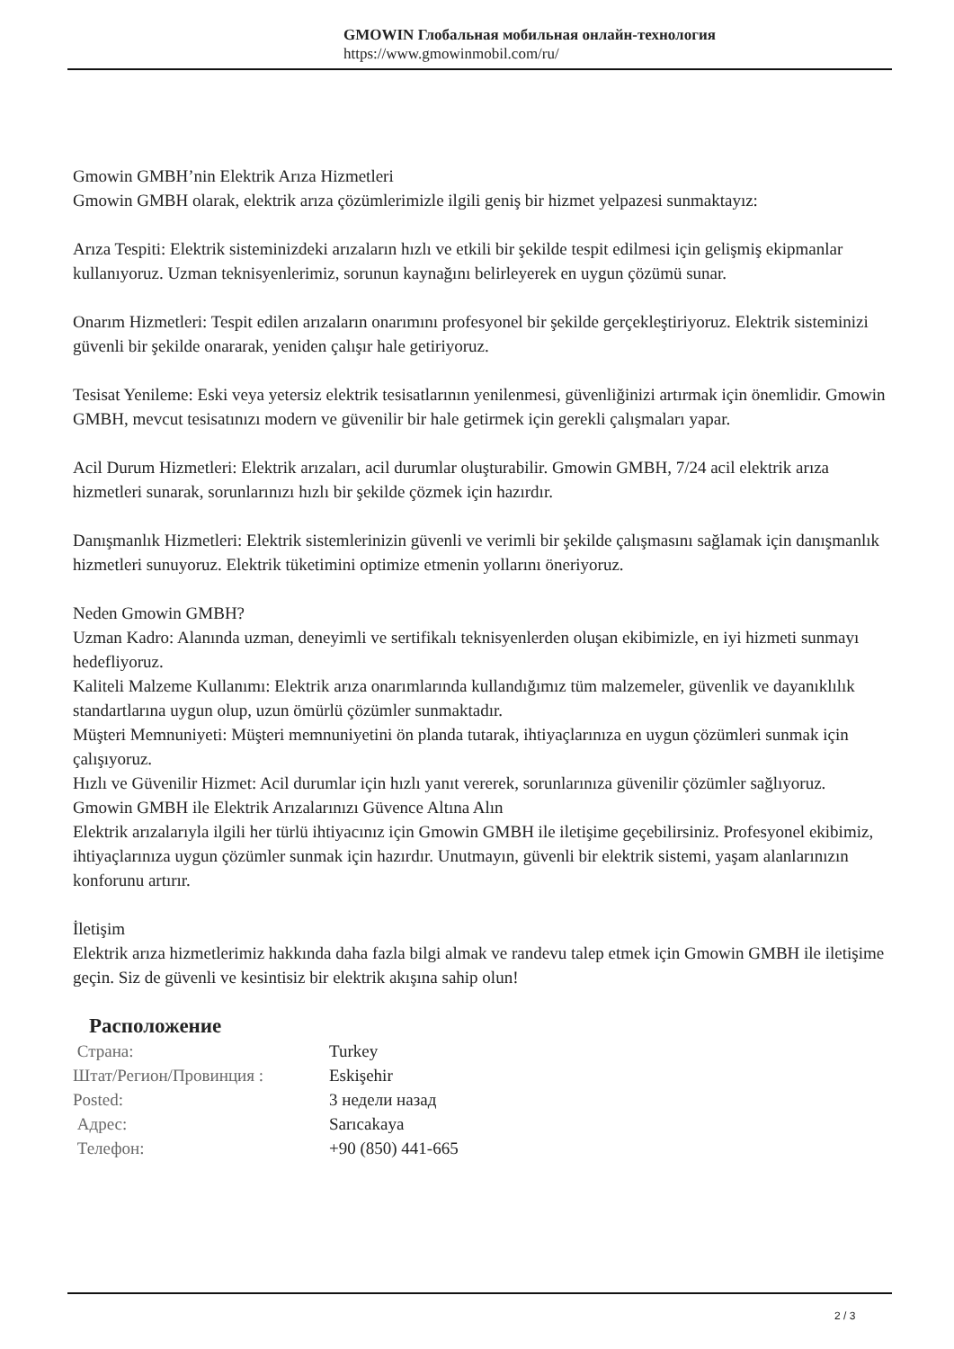GMOWIN Глобальная мобильная онлайн-технология
https://www.gmowinmobil.com/ru/
Gmowin GMBH’nin Elektrik Arıza Hizmetleri
Gmowin GMBH olarak, elektrik arıza çözümlerimizle ilgili geniş bir hizmet yelpazesi sunmaktayız:
Arıza Tespiti: Elektrik sisteminizdeki arızaların hızlı ve etkili bir şekilde tespit edilmesi için gelişmiş ekipmanlar kullanıyoruz. Uzman teknisyenlerimiz, sorunun kaynağını belirleyerek en uygun çözümü sunar.
Onarım Hizmetleri: Tespit edilen arızaların onarımını profesyonel bir şekilde gerçekleştiriyoruz. Elektrik sisteminizi güvenli bir şekilde onararak, yeniden çalışır hale getiriyoruz.
Tesisat Yenileme: Eski veya yetersiz elektrik tesisatlarının yenilenmesi, güvenliğinizi artırmak için önemlidir. Gmowin GMBH, mevcut tesisatınızı modern ve güvenilir bir hale getirmek için gerekli çalışmaları yapar.
Acil Durum Hizmetleri: Elektrik arızaları, acil durumlar oluşturabilir. Gmowin GMBH, 7/24 acil elektrik arıza hizmetleri sunarak, sorunlarınızı hızlı bir şekilde çözmek için hazırdır.
Danışmanlık Hizmetleri: Elektrik sistemlerinizin güvenli ve verimli bir şekilde çalışmasını sağlamak için danışmanlık hizmetleri sunuyoruz. Elektrik tüketimini optimize etmenin yollarını öneriyoruz.
Neden Gmowin GMBH?
Uzman Kadro: Alanında uzman, deneyimli ve sertifikalı teknisyenlerden oluşan ekibimizle, en iyi hizmeti sunmayı hedefliyoruz.
Kaliteli Malzeme Kullanımı: Elektrik arıza onarımlarında kullandığımız tüm malzemeler, güvenlik ve dayanıklılık standartlarına uygun olup, uzun ömürlü çözümler sunmaktadır.
Müşteri Memnuniyeti: Müşteri memnuniyetini ön planda tutarak, ihtiyaçlarınıza en uygun çözümleri sunmak için çalışıyoruz.
Hızlı ve Güvenilir Hizmet: Acil durumlar için hızlı yanıt vererek, sorunlarınıza güvenilir çözümler sağlıyoruz.
Gmowin GMBH ile Elektrik Arızalarınızı Güvence Altına Alın
Elektrik arızalarıyla ilgili her türlü ihtiyacınız için Gmowin GMBH ile iletişime geçebilirsiniz. Profesyonel ekibimiz, ihtiyaçlarınıza uygun çözümler sunmak için hazırdır. Unutmayın, güvenli bir elektrik sistemi, yaşam alanlarınızın konforunu artırır.
İletişim
Elektrik arıza hizmetlerimiz hakkında daha fazla bilgi almak ve randevu talep etmek için Gmowin GMBH ile iletişime geçin. Siz de güvenli ve kesintisiz bir elektrik akışına sahip olun!
Расположение
| Страна: | Turkey |
| Штат/Регион/Провинция : | Eskişehir |
| Posted: | 3 недели назад |
| Адрес: | Sarıcakaya |
| Телефон: | +90 (850) 441-665 |
2 / 3